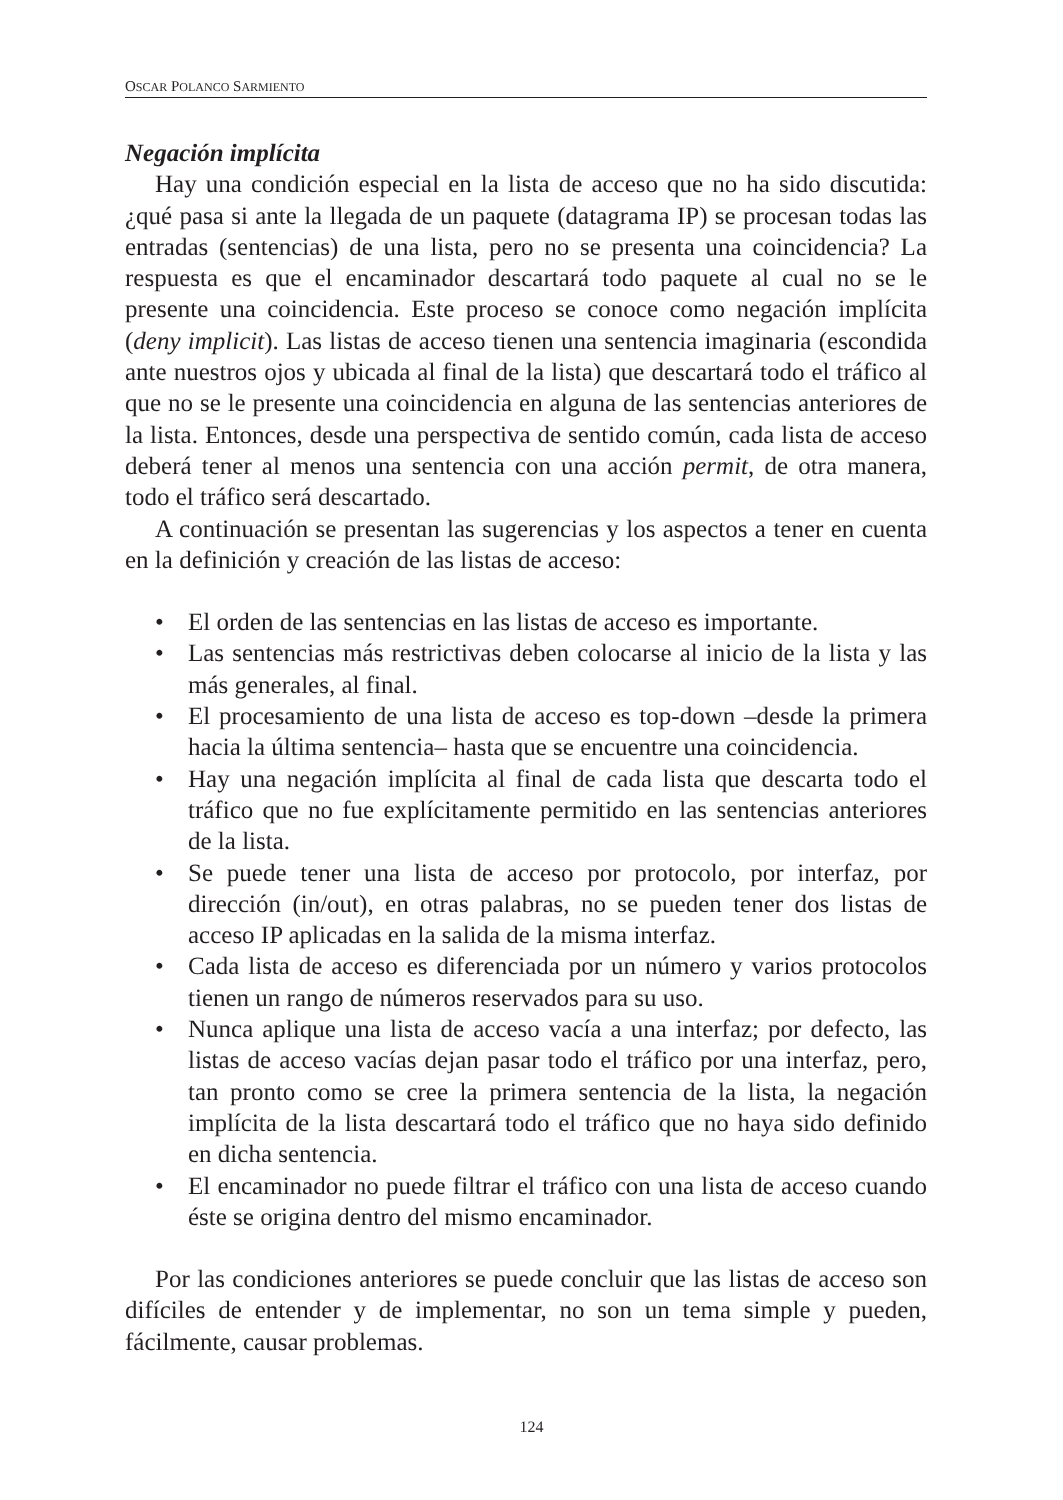OSCAR POLANCO SARMIENTO
Negación implícita
Hay una condición especial en la lista de acceso que no ha sido discutida: ¿qué pasa si ante la llegada de un paquete (datagrama IP) se procesan todas las entradas (sentencias) de una lista, pero no se presenta una coincidencia? La respuesta es que el encaminador descartará todo paquete al cual no se le presente una coincidencia. Este proceso se conoce como negación implícita (deny implicit). Las listas de acceso tienen una sentencia imaginaria (escondida ante nuestros ojos y ubicada al final de la lista) que descartará todo el tráfico al que no se le presente una coincidencia en alguna de las sentencias anteriores de la lista. Entonces, desde una perspectiva de sentido común, cada lista de acceso deberá tener al menos una sentencia con una acción permit, de otra manera, todo el tráfico será descartado.
A continuación se presentan las sugerencias y los aspectos a tener en cuenta en la definición y creación de las listas de acceso:
• El orden de las sentencias en las listas de acceso es importante.
• Las sentencias más restrictivas deben colocarse al inicio de la lista y las más generales, al final.
• El procesamiento de una lista de acceso es top-down –desde la primera hacia la última sentencia– hasta que se encuentre una coincidencia.
• Hay una negación implícita al final de cada lista que descarta todo el tráfico que no fue explícitamente permitido en las sentencias anteriores de la lista.
• Se puede tener una lista de acceso por protocolo, por interfaz, por dirección (in/out), en otras palabras, no se pueden tener dos listas de acceso IP aplicadas en la salida de la misma interfaz.
• Cada lista de acceso es diferenciada por un número y varios protocolos tienen un rango de números reservados para su uso.
• Nunca aplique una lista de acceso vacía a una interfaz; por defecto, las listas de acceso vacías dejan pasar todo el tráfico por una interfaz, pero, tan pronto como se cree la primera sentencia de la lista, la negación implícita de la lista descartará todo el tráfico que no haya sido definido en dicha sentencia.
• El encaminador no puede filtrar el tráfico con una lista de acceso cuando éste se origina dentro del mismo encaminador.
Por las condiciones anteriores se puede concluir que las listas de acceso son difíciles de entender y de implementar, no son un tema simple y pueden, fácilmente, causar problemas.
124